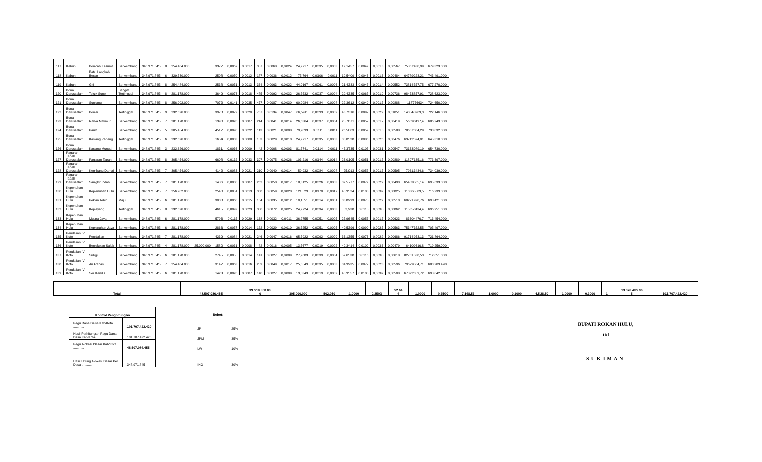| 117 | Kabun | Boncah Kesuma | Berkembang | 348.971.845 | 8 | 254.484.000 | | 3377 | 0,0067 | 0,0017 | 357 | 0,0068 | 0,0024 | 24,9717 | 0,0035 | 0,0003 | 19,1457 | 0,0042 | 0,0013 | 0,00567 | 75867430,99 | 679.323.000 |
| 118 | Kabun | Batu Langkah Besar | Berkembang | 348.971.845 | 6 | 329.730.000 | | 2508 | 0,0050 | 0,0012 | 187 | 0,0036 | 0,0012 | 75,764 | 0,0106 | 0,0011 | 19,5409 | 0,0043 | 0,0013 | 0,00484 | 64789223,21 | 743.491.000 |
| 119 | Kabun | Giti | Berkembang | 348.971.845 | 8 | 254.484.000 | | 2538 | 0,0051 | 0,0013 | 334 | 0,0063 | 0,0022 | 44,0167 | 0,0061 | 0,0006 | 21,4333 | 0,0047 | 0,0014 | 0,00552 | 73814557,75 | 677.270.000 |
| 120 | Bonai Darussalam | Teluk Sono | Sangat Tertinggal | 348.971.845 | 8 | 281.178.000 | | 3649 | 0,0073 | 0,0018 | 485 | 0,0092 | 0,0032 | 26,5532 | 0,0037 | 0,0004 | 29,4335 | 0,0065 | 0,0019 | 0,00736 | 98473857,91 | 728.623.000 |
| 121 | Bonai Darussalam | Sontang | Berkembang | 348.971.845 | 8 | 256.902.000 | | 7072 | 0,0141 | 0,0035 | 457 | 0,0087 | 0,0030 | 60,0984 | 0,0084 | 0,0008 | 22,3612 | 0,0049 | 0,0015 | 0,00888 | 118776634 | 724.650.000 |
| 122 | Bonai Darussalam | Bonai | Tertinggal | 348.971.845 | 9 | 232.626.000 | | 3978 | 0,0079 | 0,0020 | 707 | 0,0134 | 0,0047 | 66,5911 | 0,0093 | 0,0009 | 43,7316 | 0,0097 | 0,0029 | 0,01051 | 140548969,3 | 722.146.000 |
| 123 | Bonai Darussalam | Rawa Makmur | Berkembang | 348.971.845 | 7 | 281.178.000 | | 1390 | 0,0028 | 0,0007 | 214 | 0,0041 | 0,0014 | 26,6364 | 0,0037 | 0,0004 | 25,7671 | 0,0057 | 0,0017 | 0,00419 | 56093497,4 | 686.243.000 |
| 124 | Bonai Darussalam | Pauh | Berkembang | 348.971.845 | 5 | 305.454.000 | | 4517 | 0,0090 | 0,0022 | 113 | 0,0021 | 0,0008 | 79,9093 | 0,0111 | 0,0011 | 26,5863 | 0,0059 | 0,0018 | 0,00588 | 78607084,29 | 733.032.000 |
| 125 | Bonai Darussalam | Kasang Padang | Tertinggal | 348.971.845 | 6 | 232.626.000 | | 1654 | 0,0033 | 0,0008 | 153 | 0,0029 | 0,0010 | 24,9717 | 0,0035 | 0,0003 | 38,8528 | 0,0086 | 0,0026 | 0,00476 | 63712594,01 | 645.310.000 |
| 126 | Bonai Darussalam | Kasang Mungai | Berkembang | 348.971.845 | 3 | 232.626.000 | | 1831 | 0,0036 | 0,0009 | 42 | 0,0008 | 0,0003 | 81,5741 | 0,0114 | 0,0011 | 47,3735 | 0,0105 | 0,0031 | 0,00547 | 73133089,19 | 654.730.000 |
| 127 | Pagaran Tapah Darussalam | Pagaran Tapah | Berkembang | 348.971.845 | 8 | 305.454.000 | | 6608 | 0,0132 | 0,0033 | 397 | 0,0075 | 0,0026 | 103,216 | 0,0144 | 0,0014 | 23,0105 | 0,0051 | 0,0015 | 0,00889 | 118971351,6 | 773.397.000 |
| 128 | Pagaran Tapah Darussalam | Kembang Damai | Berkembang | 348.971.845 | 7 | 305.454.000 | | 4142 | 0,0083 | 0,0021 | 210 | 0,0040 | 0,0014 | 59,932 | 0,0084 | 0,0008 | 25,013 | 0,0055 | 0,0017 | 0,00595 | 79613434,6 | 734.039.000 |
| 129 | Pagaran Tapah Darussalam | Sangkir Indah | Berkembang | 348.971.845 | 7 | 281.178.000 | | 1486 | 0,0030 | 0,0007 | 262 | 0,0050 | 0,0017 | 18,3125 | 0,0026 | 0,0003 | 32,5777 | 0,0072 | 0,0022 | 0,00490 | 65483585,14 | 695.633.000 |
| 130 | Kepenuhan Hulu | Kepenuhan Hulu | Berkembang | 348.971.845 | 7 | 256.902.000 | | 2540 | 0,0051 | 0,0013 | 308 | 0,0059 | 0,0020 | 121,529 | 0,0170 | 0,0017 | 48,9524 | 0,0108 | 0,0032 | 0,00825 | 110365589,5 | 716.239.000 |
| 131 | Kepenuhan Hulu | Pekan Tebih | Maju | 348.971.845 | 6 | 281.178.000 | | 3008 | 0,0060 | 0,0015 | 184 | 0,0035 | 0,0012 | 10,1551 | 0,0014 | 0,0001 | 33,8293 | 0,0075 | 0,0022 | 0,00510 | 68271990,76 | 698.421.000 |
| 132 | Kepenuhan Hulu | Kepayang | Tertinggal | 348.971.845 | 8 | 232.626.000 | | 4615 | 0,0092 | 0,0023 | 380 | 0,0072 | 0,0025 | 24,2724 | 0,0034 | 0,0003 | 52,238 | 0,0115 | 0,0035 | 0,00862 | 115353434,4 | 696.951.000 |
| 133 | Kepenuhan Hulu | Muara Jaya | Berkembang | 348.971.845 | 6 | 281.178.000 | | 5793 | 0,0115 | 0,0029 | 168 | 0,0032 | 0,0011 | 36,2755 | 0,0051 | 0,0005 | 25,9645 | 0,0057 | 0,0017 | 0,00623 | 83304476,7 | 713.454.000 |
| 134 | Kepenuhan Hulu | Kepenuhan Jaya | Berkembang | 348.971.845 | 6 | 281.178.000 | | 2866 | 0,0057 | 0,0014 | 152 | 0,0029 | 0,0010 | 36,5252 | 0,0051 | 0,0005 | 40,5396 | 0,0090 | 0,0027 | 0,00563 | 75347352,55 | 705.497.000 |
| 135 | Pendalian IV Koto | Pendalian | Berkembang | 348.971.845 | 7 | 281.178.000 | | 4239 | 0,0084 | 0,0021 | 246 | 0,0047 | 0,0016 | 65,5922 | 0,0092 | 0,0009 | 33,1355 | 0,0073 | 0,0022 | 0,00686 | 91714953,13 | 721.864.000 |
| 136 | Pendalian IV Koto | Bengkolan Salak | Berkembang | 348.971.845 | 4 | 281.178.000 | 25.000.000 | 1580 | 0,0031 | 0,0008 | 82 | 0,0016 | 0,0005 | 13,7677 | 0,0019 | 0,0002 | 49,3414 | 0,0109 | 0,0033 | 0,00479 | 64109616,8 | 719.259.000 |
| 137 | Pendalian IV Koto | Suligi | Berkembang | 348.971.845 | 6 | 281.178.000 | | 2745 | 0,0055 | 0,0014 | 141 | 0,0027 | 0,0009 | 27,9683 | 0,0039 | 0,0004 | 52,6538 | 0,0116 | 0,0035 | 0,00618 | 82701538,53 | 712.851.000 |
| 138 | Pendalian IV Koto | Air Panas | Berkembang | 348.971.845 | 7 | 254.484.000 | | 3147 | 0,0063 | 0,0016 | 259 | 0,0049 | 0,0017 | 25,0549 | 0,0035 | 0,0003 | 34,9935 | 0,0077 | 0,0023 | 0,00596 | 79679504,71 | 683.209.420 |
| 139 | Pendalian IV Koto | Sei Kandis | Berkembang | 348.971.845 | 6 | 281.178.000 | | 1423 | 0,0028 | 0,0007 | 140 | 0,0027 | 0,0009 | 13,8343 | 0,0019 | 0,0002 | 48,9557 | 0,0108 | 0,0032 | 0,00508 | 67892359,72 | 698.042.000 |
| Total | - | 48.507.086.455 | | 39.518.850.00 0 | 305.000.000 | 502.050 | 1,0000 | 0,2500 | 52.64 6 | 1,0000 | 0,3500 | 7.168,53 | 1,0000 | 0,1000 | 4.528,50 | 1,0000 | 0,3000 | 1 | 13.376.485.96 5 | 101.707.422.420 |
| Kontrol Penghitungan | |
| --- | --- |
| Pagu Dana Desa Kab/Kota ............ | 101.707.422.420 |
| Hasil Perhitungan Pagu Dana Desa Kab/Kota ............ | 101.707.422.420 |
| Pagu Alokasi Dasar Kab/Kota ............ | 48.507.086.455 |
| Hasil Hitung Alokasi Dasar Per Desa ............ | 348.971.845 |
| Bobot | |
| --- | --- |
| JP | 25% |
| JPM | 35% |
| LW | 10% |
| IKG | 30% |
BUPATI ROKAN HULU,
ttd
SUKIMAN